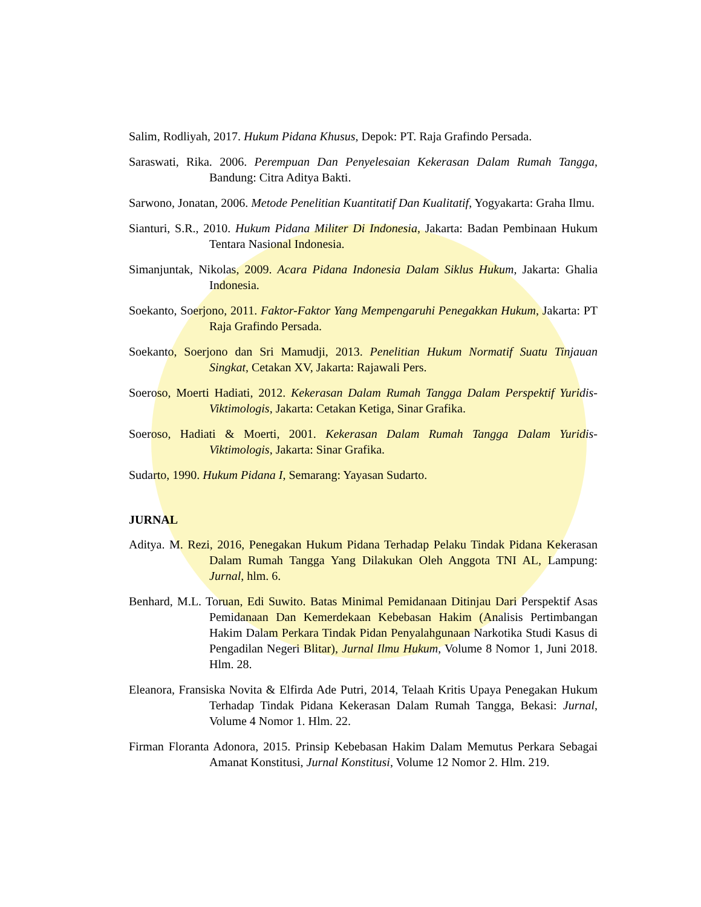Salim, Rodliyah, 2017. Hukum Pidana Khusus, Depok: PT. Raja Grafindo Persada.
Saraswati, Rika. 2006. Perempuan Dan Penyelesaian Kekerasan Dalam Rumah Tangga, Bandung: Citra Aditya Bakti.
Sarwono, Jonatan, 2006. Metode Penelitian Kuantitatif Dan Kualitatif, Yogyakarta: Graha Ilmu.
Sianturi, S.R., 2010. Hukum Pidana Militer Di Indonesia, Jakarta: Badan Pembinaan Hukum Tentara Nasional Indonesia.
Simanjuntak, Nikolas, 2009. Acara Pidana Indonesia Dalam Siklus Hukum, Jakarta: Ghalia Indonesia.
Soekanto, Soerjono, 2011. Faktor-Faktor Yang Mempengaruhi Penegakkan Hukum, Jakarta: PT Raja Grafindo Persada.
Soekanto, Soerjono dan Sri Mamudji, 2013. Penelitian Hukum Normatif Suatu Tinjauan Singkat, Cetakan XV, Jakarta: Rajawali Pers.
Soeroso, Moerti Hadiati, 2012. Kekerasan Dalam Rumah Tangga Dalam Perspektif Yuridis- Viktimologis, Jakarta: Cetakan Ketiga, Sinar Grafika.
Soeroso, Hadiati & Moerti, 2001. Kekerasan Dalam Rumah Tangga Dalam Yuridis-Viktimologis, Jakarta: Sinar Grafika.
Sudarto, 1990. Hukum Pidana I, Semarang: Yayasan Sudarto.
JURNAL
Aditya. M. Rezi, 2016, Penegakan Hukum Pidana Terhadap Pelaku Tindak Pidana Kekerasan Dalam Rumah Tangga Yang Dilakukan Oleh Anggota TNI AL, Lampung: Jurnal, hlm. 6.
Benhard, M.L. Toruan, Edi Suwito. Batas Minimal Pemidanaan Ditinjau Dari Perspektif Asas Pemidanaan Dan Kemerdekaan Kebebasan Hakim (Analisis Pertimbangan Hakim Dalam Perkara Tindak Pidan Penyalahgunaan Narkotika Studi Kasus di Pengadilan Negeri Blitar), Jurnal Ilmu Hukum, Volume 8 Nomor 1, Juni 2018. Hlm. 28.
Eleanora, Fransiska Novita & Elfirda Ade Putri, 2014, Telaah Kritis Upaya Penegakan Hukum Terhadap Tindak Pidana Kekerasan Dalam Rumah Tangga, Bekasi: Jurnal, Volume 4 Nomor 1. Hlm. 22.
Firman Floranta Adonora, 2015. Prinsip Kebebasan Hakim Dalam Memutus Perkara Sebagai Amanat Konstitusi, Jurnal Konstitusi, Volume 12 Nomor 2. Hlm. 219.